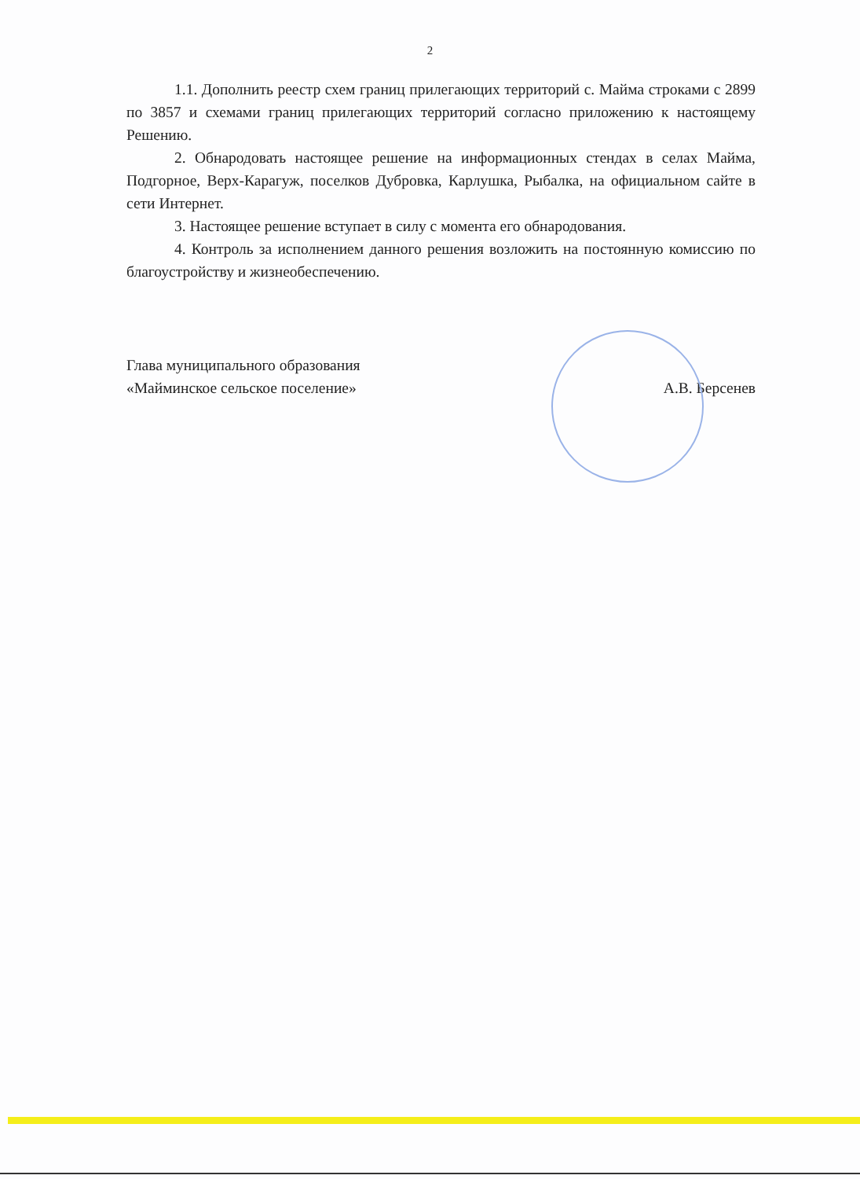2
1.1. Дополнить реестр схем границ прилегающих территорий с. Майма строками с 2899 по 3857 и схемами границ прилегающих территорий согласно приложению к настоящему Решению.
2. Обнародовать настоящее решение на информационных стендах в селах Майма, Подгорное, Верх-Карагуж, поселков Дубровка, Карлушка, Рыбалка, на официальном сайте в сети Интернет.
3. Настоящее решение вступает в силу с момента его обнародования.
4. Контроль за исполнением данного решения возложить на постоянную комиссию по благоустройству и жизнеобеспечению.
Глава муниципального образования
«Майминское сельское поселение»
А.В. Берсенев